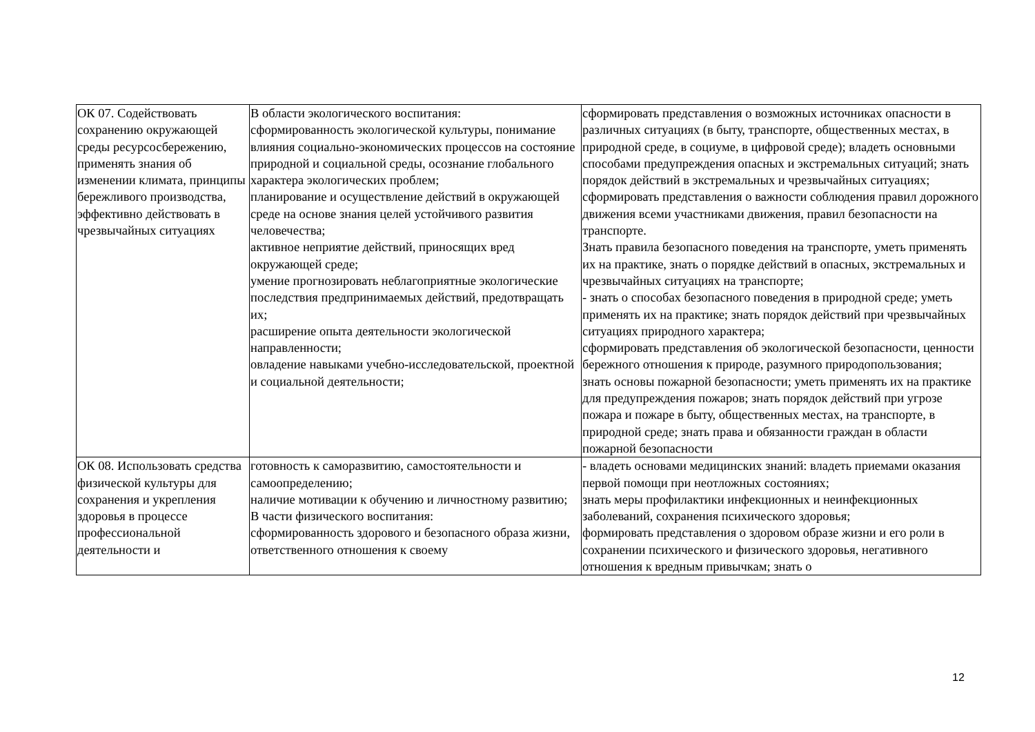| ОК 07. Содействовать сохранению окружающей среды ресурсосбережению, применять знания об изменении климата, принципы бережливого производства, эффективно действовать в чрезвычайных ситуациях | В области экологического воспитания: сформированность экологической культуры, понимание влияния социально-экономических процессов на состояние природной и социальной среды, осознание глобального характера экологических проблем; планирование и осуществление действий в окружающей среде на основе знания целей устойчивого развития человечества; активное неприятие действий, приносящих вред окружающей среде; умение прогнозировать неблагоприятные экологические последствия предпринимаемых действий, предотвращать их; расширение опыта деятельности экологической направленности; овладение навыками учебно-исследовательской, проектной и социальной деятельности; | сформировать представления о возможных источниках опасности в различных ситуациях (в быту, транспорте, общественных местах, в природной среде, в социуме, в цифровой среде); владеть основными способами предупреждения опасных и экстремальных ситуаций; знать порядок действий в экстремальных и чрезвычайных ситуациях; сформировать представления о важности соблюдения правил дорожного движения всеми участниками движения, правил безопасности на транспорте. Знать правила безопасного поведения на транспорте, уметь применять их на практике, знать о порядке действий в опасных, экстремальных и чрезвычайных ситуациях на транспорте; - знать о способах безопасного поведения в природной среде; уметь применять их на практике; знать порядок действий при чрезвычайных ситуациях природного характера; сформировать представления об экологической безопасности, ценности бережного отношения к природе, разумного природопользования; знать основы пожарной безопасности; уметь применять их на практике для предупреждения пожаров; знать порядок действий при угрозе пожара и пожаре в быту, общественных местах, на транспорте, в природной среде; знать права и обязанности граждан в области пожарной безопасности |
| ОК 08. Использовать средства физической культуры для сохранения и укрепления здоровья в процессе профессиональной деятельности и | готовность к саморазвитию, самостоятельности и самоопределению; наличие мотивации к обучению и личностному развитию; В части физического воспитания: сформированность здорового и безопасного образа жизни, ответственного отношения к своему | - владеть основами медицинских знаний: владеть приемами оказания первой помощи при неотложных состояниях; знать меры профилактики инфекционных и неинфекционных заболеваний, сохранения психического здоровья; формировать представления о здоровом образе жизни и его роли в сохранении психического и физического здоровья, негативного отношения к вредным привычкам; знать о |
12